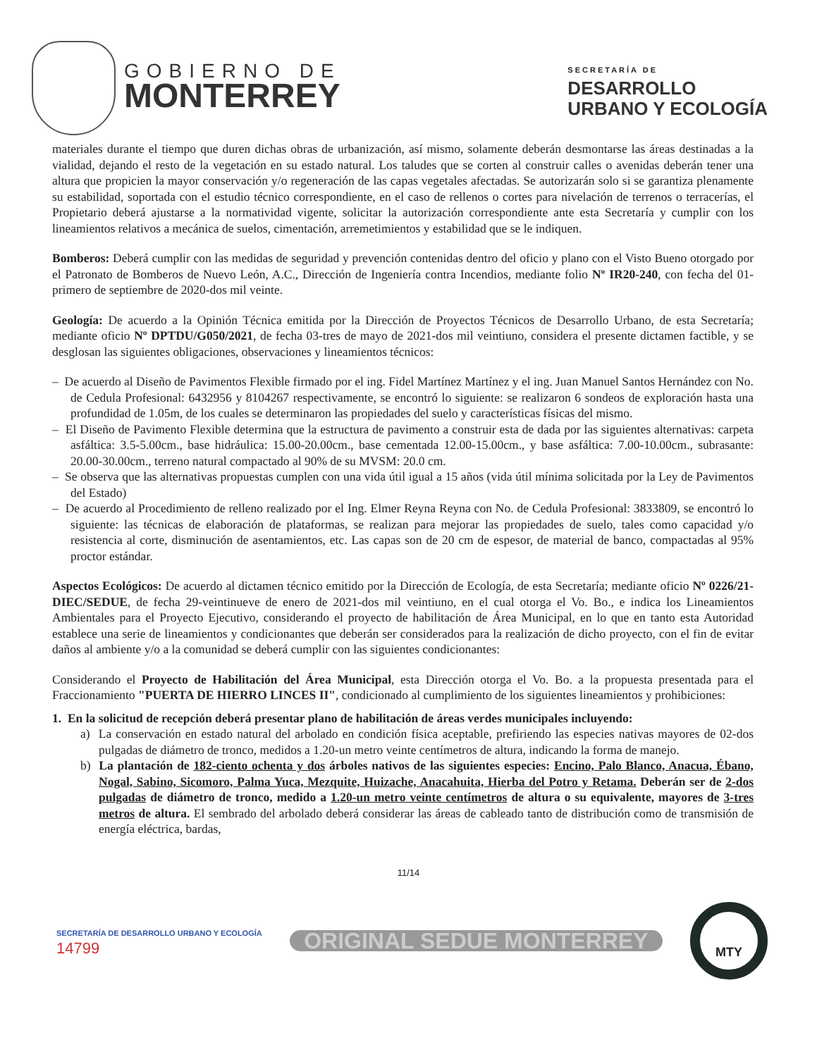GOBIERNO DE
MONTERREY
SECRETARÍA DE
DESARROLLO
URBANO Y ECOLOGÍA
materiales durante el tiempo que duren dichas obras de urbanización, así mismo, solamente deberán desmontarse las áreas destinadas a la vialidad, dejando el resto de la vegetación en su estado natural. Los taludes que se corten al construir calles o avenidas deberán tener una altura que propicien la mayor conservación y/o regeneración de las capas vegetales afectadas. Se autorizarán solo si se garantiza plenamente su estabilidad, soportada con el estudio técnico correspondiente, en el caso de rellenos o cortes para nivelación de terrenos o terracerías, el Propietario deberá ajustarse a la normatividad vigente, solicitar la autorización correspondiente ante esta Secretaría y cumplir con los lineamientos relativos a mecánica de suelos, cimentación, arremetimientos y estabilidad que se le indiquen.
Bomberos: Deberá cumplir con las medidas de seguridad y prevención contenidas dentro del oficio y plano con el Visto Bueno otorgado por el Patronato de Bomberos de Nuevo León, A.C., Dirección de Ingeniería contra Incendios, mediante folio Nº IR20-240, con fecha del 01-primero de septiembre de 2020-dos mil veinte.
Geología: De acuerdo a la Opinión Técnica emitida por la Dirección de Proyectos Técnicos de Desarrollo Urbano, de esta Secretaría; mediante oficio Nº DPTDU/G050/2021, de fecha 03-tres de mayo de 2021-dos mil veintiuno, considera el presente dictamen factible, y se desglosan las siguientes obligaciones, observaciones y lineamientos técnicos:
– De acuerdo al Diseño de Pavimentos Flexible firmado por el ing. Fidel Martínez Martínez y el ing. Juan Manuel Santos Hernández con No. de Cedula Profesional: 6432956 y 8104267 respectivamente, se encontró lo siguiente: se realizaron 6 sondeos de exploración hasta una profundidad de 1.05m, de los cuales se determinaron las propiedades del suelo y características físicas del mismo.
– El Diseño de Pavimento Flexible determina que la estructura de pavimento a construir esta de dada por las siguientes alternativas: carpeta asfáltica: 3.5-5.00cm., base hidráulica: 15.00-20.00cm., base cementada 12.00-15.00cm., y base asfáltica: 7.00-10.00cm., subrasante: 20.00-30.00cm., terreno natural compactado al 90% de su MVSM: 20.0 cm.
– Se observa que las alternativas propuestas cumplen con una vida útil igual a 15 años (vida útil mínima solicitada por la Ley de Pavimentos del Estado)
– De acuerdo al Procedimiento de relleno realizado por el Ing. Elmer Reyna Reyna con No. de Cedula Profesional: 3833809, se encontró lo siguiente: las técnicas de elaboración de plataformas, se realizan para mejorar las propiedades de suelo, tales como capacidad y/o resistencia al corte, disminución de asentamientos, etc. Las capas son de 20 cm de espesor, de material de banco, compactadas al 95% proctor estándar.
Aspectos Ecológicos: De acuerdo al dictamen técnico emitido por la Dirección de Ecología, de esta Secretaría; mediante oficio Nº 0226/21-DIEC/SEDUE, de fecha 29-veintinueve de enero de 2021-dos mil veintiuno, en el cual otorga el Vo. Bo., e indica los Lineamientos Ambientales para el Proyecto Ejecutivo, considerando el proyecto de habilitación de Área Municipal, en lo que en tanto esta Autoridad establece una serie de lineamientos y condicionantes que deberán ser considerados para la realización de dicho proyecto, con el fin de evitar daños al ambiente y/o a la comunidad se deberá cumplir con las siguientes condicionantes:
Considerando el Proyecto de Habilitación del Área Municipal, esta Dirección otorga el Vo. Bo. a la propuesta presentada para el Fraccionamiento "PUERTA DE HIERRO LINCES II", condicionado al cumplimiento de los siguientes lineamientos y prohibiciones:
1. En la solicitud de recepción deberá presentar plano de habilitación de áreas verdes municipales incluyendo:
a) La conservación en estado natural del arbolado en condición física aceptable, prefiriendo las especies nativas mayores de 02-dos pulgadas de diámetro de tronco, medidos a 1.20-un metro veinte centímetros de altura, indicando la forma de manejo.
b) La plantación de 182-ciento ochenta y dos árboles nativos de las siguientes especies: Encino, Palo Blanco, Anacua, Ébano, Nogal, Sabino, Sicomoro, Palma Yuca, Mezquite, Huizache, Anacahuita, Hierba del Potro y Retama. Deberán ser de 2-dos pulgadas de diámetro de tronco, medido a 1.20-un metro veinte centímetros de altura o su equivalente, mayores de 3-tres metros de altura. El sembrado del arbolado deberá considerar las áreas de cableado tanto de distribución como de transmisión de energía eléctrica, bardas,
11/14
SECRETARÍA DE DESARROLLO URBANO Y ECOLOGÍA
14799
ORIGINAL SEDUE MONTERREY
MTY